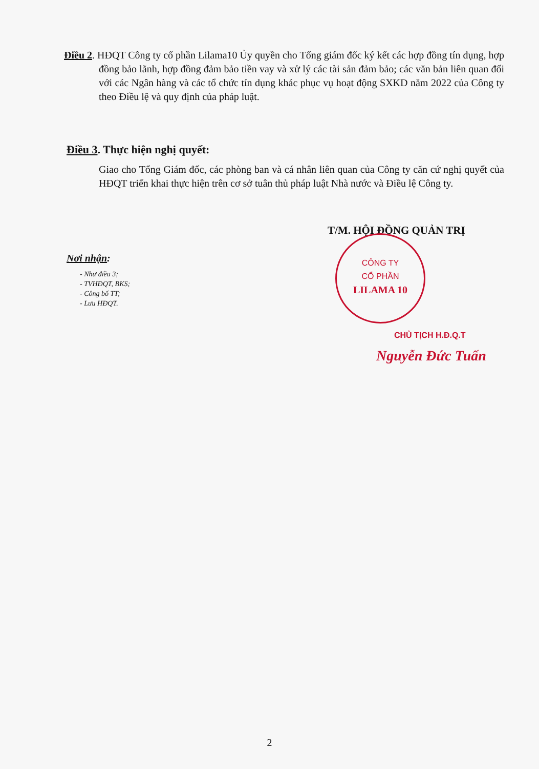Điều 2. HĐQT Công ty cổ phần Lilama10 Ủy quyền cho Tổng giám đốc ký kết các hợp đồng tín dụng, hợp đồng bảo lãnh, hợp đồng đảm bảo tiền vay và xử lý các tài sản đảm bảo; các văn bản liên quan đối với các Ngân hàng và các tổ chức tín dụng khác phục vụ hoạt động SXKD năm 2022 của Công ty theo Điều lệ và quy định của pháp luật.
Điều 3. Thực hiện nghị quyết:
Giao cho Tổng Giám đốc, các phòng ban và cá nhân liên quan của Công ty căn cứ nghị quyết của HĐQT triển khai thực hiện trên cơ sở tuân thủ pháp luật Nhà nước và Điều lệ Công ty.
T/M. HỘI ĐỒNG QUẢN TRỊ
CÔNG TY
CỔ PHẦN
LILAMA 10
Nơi nhận:
- Như điều 3;
- TVHĐQT, BKS;
- Công bố TT;
- Lưu HĐQT.
CHỦ TỊCH H.Đ.Q.T
Nguyễn Đức Tuấn
2